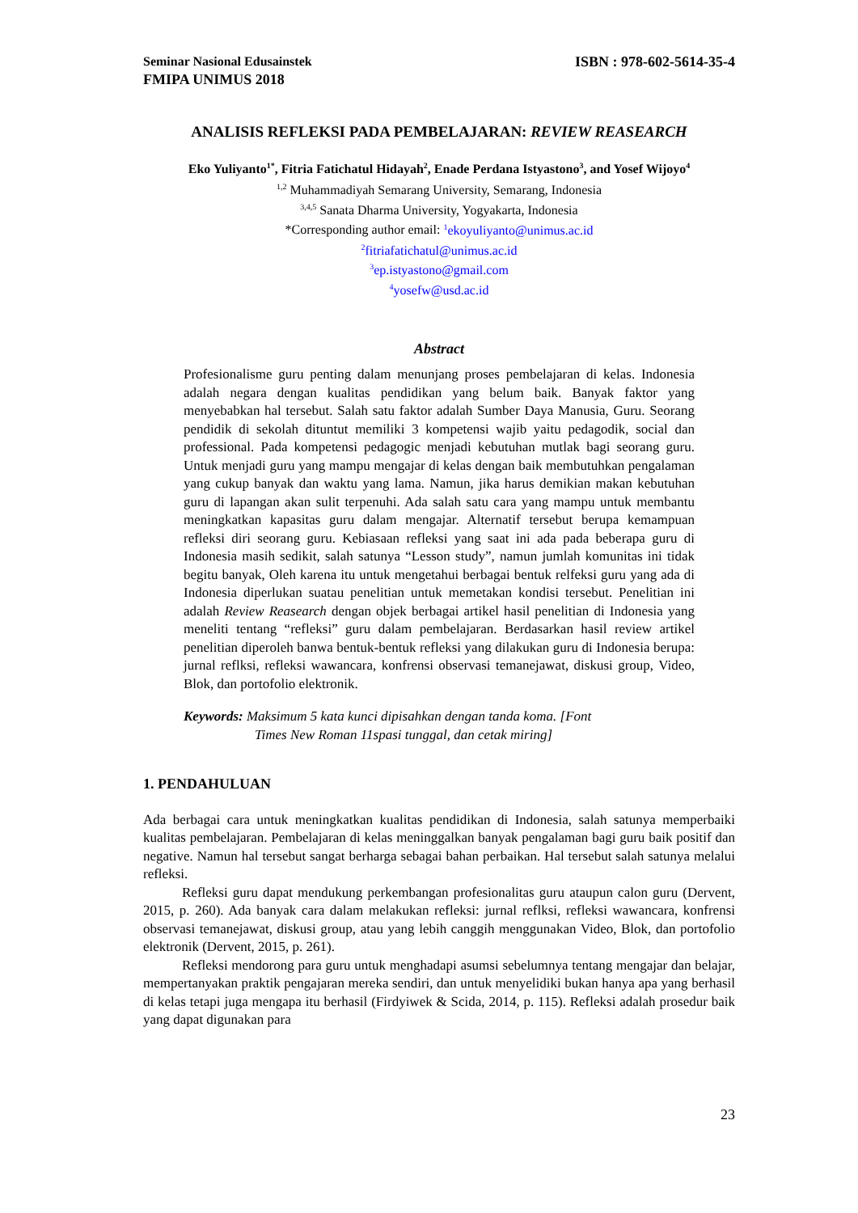Seminar Nasional Edusainstek ISBN : 978-602-5614-35-4
FMIPA UNIMUS 2018
ANALISIS REFLEKSI PADA PEMBELAJARAN: REVIEW REASEARCH
Eko Yuliyanto<sup>1*</sup>, Fitria Fatichatul Hidayah<sup>2</sup>, Enade Perdana Istyastono<sup>3</sup>, and Yosef Wijoyo<sup>4</sup>
<sup>1,2</sup> Muhammadiyah Semarang University, Semarang, Indonesia
<sup>3,4,5</sup> Sanata Dharma University, Yogyakarta, Indonesia
*Corresponding author email: <sup>1</sup>ekoyuliyanto@unimus.ac.id
<sup>2</sup> fitriafatichatul@unimus.ac.id
<sup>3</sup> ep.istyastono@gmail.com
<sup>4</sup> yosefw@usd.ac.id
Abstract
Profesionalisme guru penting dalam menunjang proses pembelajaran di kelas. Indonesia adalah negara dengan kualitas pendidikan yang belum baik. Banyak faktor yang menyebabkan hal tersebut. Salah satu faktor adalah Sumber Daya Manusia, Guru. Seorang pendidik di sekolah dituntut memiliki 3 kompetensi wajib yaitu pedagodik, social dan professional. Pada kompetensi pedagogic menjadi kebutuhan mutlak bagi seorang guru. Untuk menjadi guru yang mampu mengajar di kelas dengan baik membutuhkan pengalaman yang cukup banyak dan waktu yang lama. Namun, jika harus demikian makan kebutuhan guru di lapangan akan sulit terpenuhi. Ada salah satu cara yang mampu untuk membantu meningkatkan kapasitas guru dalam mengajar. Alternatif tersebut berupa kemampuan refleksi diri seorang guru. Kebiasaan refleksi yang saat ini ada pada beberapa guru di Indonesia masih sedikit, salah satunya “Lesson study”, namun jumlah komunitas ini tidak begitu banyak, Oleh karena itu untuk mengetahui berbagai bentuk relfeksi guru yang ada di Indonesia diperlukan suatau penelitian untuk memetakan kondisi tersebut. Penelitian ini adalah Review Reasearch dengan objek berbagai artikel hasil penelitian di Indonesia yang meneliti tentang “refleksi” guru dalam pembelajaran. Berdasarkan hasil review artikel penelitian diperoleh banwa bentuk-bentuk refleksi yang dilakukan guru di Indonesia berupa: jurnal reflksi, refleksi wawancara, konfrensi observasi temanejawat, diskusi group, Video, Blok, dan portofolio elektronik.
Keywords: Maksimum 5 kata kunci dipisahkan dengan tanda koma. [Font
Times New Roman 11spasi tunggal, dan cetak miring]
1. PENDAHULUAN
Ada berbagai cara untuk meningkatkan kualitas pendidikan di Indonesia, salah satunya memperbaiki kualitas pembelajaran. Pembelajaran di kelas meninggalkan banyak pengalaman bagi guru baik positif dan negative. Namun hal tersebut sangat berharga sebagai bahan perbaikan. Hal tersebut salah satunya melalui refleksi.
Refleksi guru dapat mendukung perkembangan profesionalitas guru ataupun calon guru (Dervent, 2015, p. 260). Ada banyak cara dalam melakukan refleksi: jurnal reflksi, refleksi wawancara, konfrensi observasi temanejawat, diskusi group, atau yang lebih canggih menggunakan Video, Blok, dan portofolio elektronik (Dervent, 2015, p. 261).
Refleksi mendorong para guru untuk menghadapi asumsi sebelumnya tentang mengajar dan belajar, mempertanyakan praktik pengajaran mereka sendiri, dan untuk menyelidiki bukan hanya apa yang berhasil di kelas tetapi juga mengapa itu berhasil (Firdyiwek & Scida, 2014, p. 115). Refleksi adalah prosedur baik yang dapat digunakan para
23